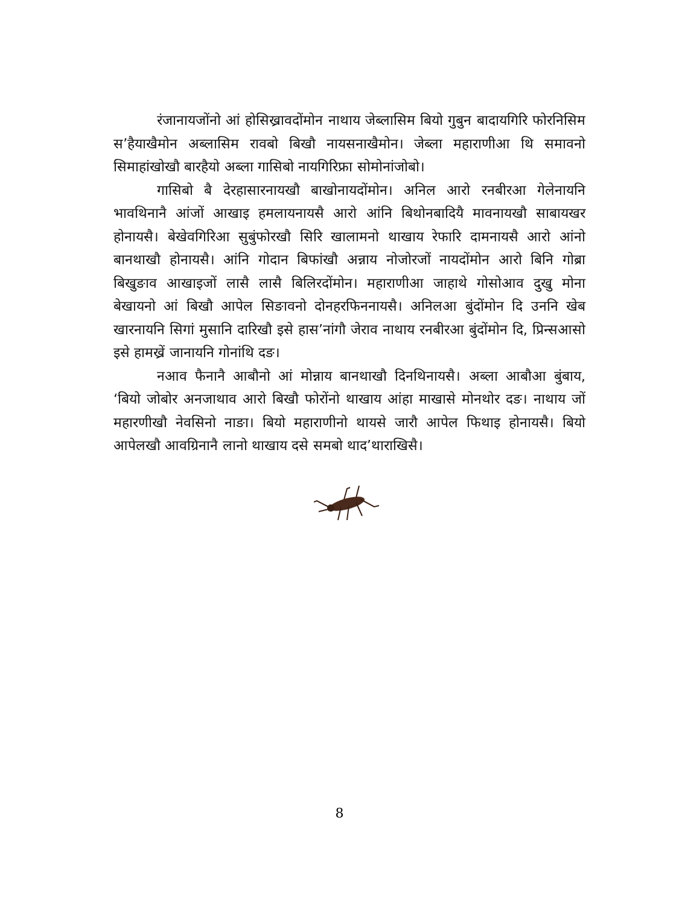रंजानायजोंनो आं होसिख्रावदोंमोन नाथाय जेब्लासिम बियो गुबुन बादायगिरि फोरनिसिम स’हैयाखैमोन अब्लासिम रावबो बिखौ नायसनाखैमोन। जेब्ला महाराणीआ थि समावनो सिमाहांखोखौ बारहैयो अब्ला गासिबो नायगिरिफ्रा सोमोनांजोबो।
गासिबो बै देरहासारनायखौ बाखोनायदोंमोन। अनिल आरो रनबीरआ गेलेनायनि भावथिनानै आंजों आखाइ हमलायनायसै आरो आंनि बिथोनबादियै मावनायखौ साबायखर होनायसै। बेखेवगिरिआ सुबुंफोरखौ सिरि खालामनो थाखाय रेफारि दामनायसै आरो आंनो बानथाखौ होनायसै। आंनि गोदान बिफांखौ अन्नाय नोजोरजों नायदोंमोन आरो बिनि गोब्रा बिखुङाव आखाइजों लासै लासै बिलिरदोंमोन। महाराणीआ जाहाथे गोसोआव दुखु मोना बेखायनो आं बिखौ आपेल सिङावनो दोनहरफिननायसै। अनिलआ बुंदोंमोन दि उननि खेब खारनायनि सिगां मुसानि दारिखौ इसे हास’नांगौ जेराव नाथाय रनबीरआ बुंदोंमोन दि, प्रिन्सआसो इसे हामख्रें जानायनि गोनांथि दङ।
नआव फैनानै आबौनो आं मोन्नाय बानथाखौ दिनथिनायसै। अब्ला आबौआ बुंबाय, ‘बियो जोबोर अनजाथाव आरो बिखौ फोरोंनो थाखाय आंहा माखासे मोनथोर दङ। नाथाय जों महारणीखौ नेवसिनो नाङा। बियो महाराणीनो थायसे जारौ आपेल फिथाइ होनायसै। बियो आपेलखौ आवग्रिनानै लानो थाखाय दसे समबो थाद’थाराखिसै।
8